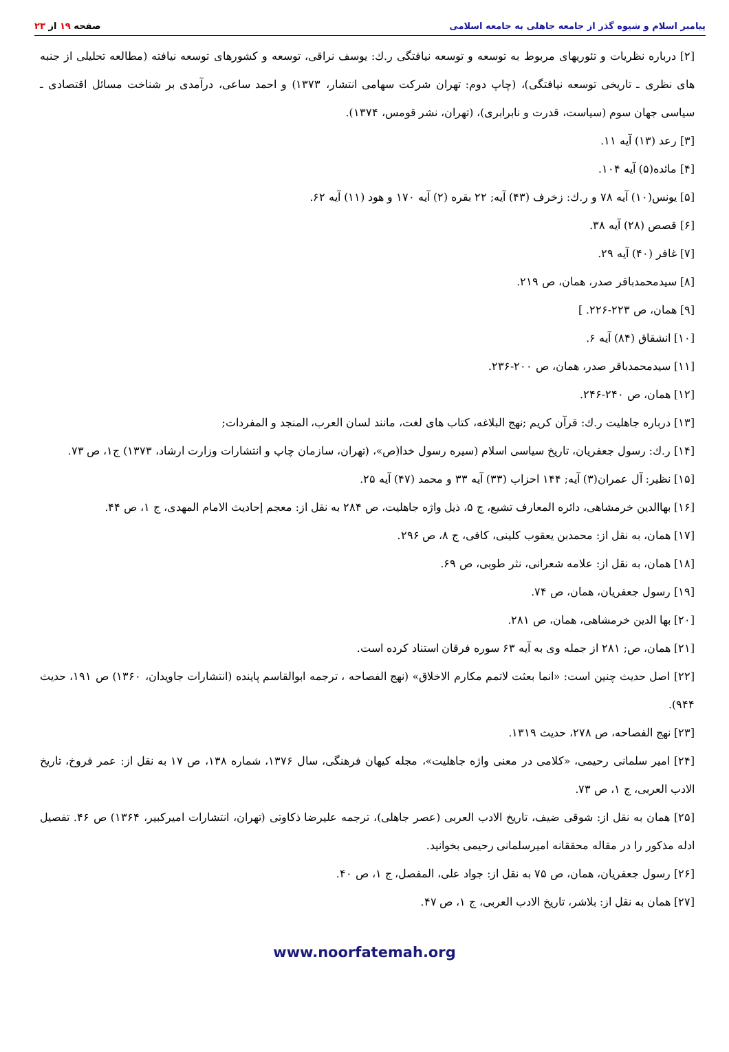صفحه ۱۹ از ۲۳ پیامبر اسلام و شیوه گذر از جامعه جاهلی به جامعه اسلامی
[۲] درباره نظریات و تئوریهای مربوط به توسعه و توسعه نیافتگی ر.ك: یوسف نراقی، توسعه و كشورهای توسعه نیافته (مطالعه تحلیلی از جنبه های نظری ـ تاریخی توسعه نیافتگی)، (چاپ دوم: تهران شركت سهامی انتشار، ۱۳۷۳) و احمد ساعی، درآمدی بر شناخت مسائل اقتصادی ـ سیاسی جهان سوم (سیاست، قدرت و نابرابری)، (تهران، نشر قومس، ۱۳۷۴).
[۳] رعد (۱۳) آیه ۱۱.
[۴] مائده(۵) آیه ۱۰۴.
[۵] یونس(۱۰) آیه ۷۸ و ر.ك: زخرف (۴۳) آیه; ۲۲ بقره (۲) آیه ۱۷۰ و هود (۱۱) آیه ۶۲.
[۶] قصص (۲۸) آیه ۳۸.
[۷] غافر (۴۰) آیه ۲۹.
[۸] سیدمحمدباقر صدر، همان، ص ۲۱۹.
[۹] همان، ص ۲۲۳-۲۲۶. ]
[۱۰] انشقاق (۸۴) آیه ۶.
[۱۱] سیدمحمدباقر صدر، همان، ص ۲۰۰-۲۳۶.
[۱۲] همان، ص ۲۴۰-۲۴۶.
[۱۳] درباره جاهلیت ر.ك: قرآن كریم ;نهج البلاغه، كتاب های لغت، مانند لسان العرب، المنجد و المفردات;
[۱۴] ر.ك: رسول جعفریان، تاریخ سیاسی اسلام (سیره رسول خدا(ص»، (تهران، سازمان چاپ و انتشارات وزارت ارشاد، ۱۳۷۳) ج۱، ص ۷۳.
[۱۵] نظیر: آل عمران(۳) آیه; ۱۴۴ احزاب (۳۳) آیه ۳۳ و محمد (۴۷) آیه ۲۵.
[۱۶] بهاالدین خرمشاهی، دائره المعارف تشیع، ج ۵، ذیل واژه جاهلیت، ص ۲۸۴ به نقل از: معجم إحادیث الامام المهدی، ج ۱، ص ۴۴.
[۱۷] همان، به نقل از: محمدبن یعقوب كلینی، كافی، ج ۸، ص ۲۹۶.
[۱۸] همان، به نقل از: علامه شعرانی، نثر طوبی، ص ۶۹.
[۱۹] رسول جعفریان، همان، ص ۷۴.
[۲۰] بها الدین خرمشاهی، همان، ص ۲۸۱.
[۲۱] همان، ص; ۲۸۱ از جمله وی به آیه ۶۳ سوره فرقان استناد كرده است.
[۲۲] اصل حدیث چنین است: «انما بعثت لاتمم مكارم الاخلاق» (نهج الفصاحه ، ترجمه ابوالقاسم پاینده (انتشارات جاویدان، ۱۳۶۰) ص ۱۹۱، حدیث ۹۴۴).
[۲۳] نهج الفصاحه، ص ۲۷۸، حدیث ۱۳۱۹.
[۲۴] امیر سلمانی رحیمی، «كلامی در معنی واژه جاهلیت»، مجله كیهان فرهنگی، سال ۱۳۷۶، شماره ۱۳۸، ص ۱۷ به نقل از: عمر فروخ، تاریخ الادب العربی، ج ۱، ص ۷۳.
[۲۵] همان به نقل از: شوقی ضیف، تاریخ الادب العربی (عصر جاهلی)، ترجمه علیرضا ذكاوتی (تهران، انتشارات امیركبیر، ۱۳۶۴) ص ۴۶. تفصیل ادله مذكور را در مقاله محققانه امیرسلمانی رحیمی بخوانید.
[۲۶] رسول جعفریان، همان، ص ۷۵ به نقل از: جواد علی، المفصل، ج ۱، ص ۴۰.
[۲۷] همان به نقل از: بلاشر، تاریخ الادب العربی، ج ۱، ص ۴۷.
www.noorfatemah.org